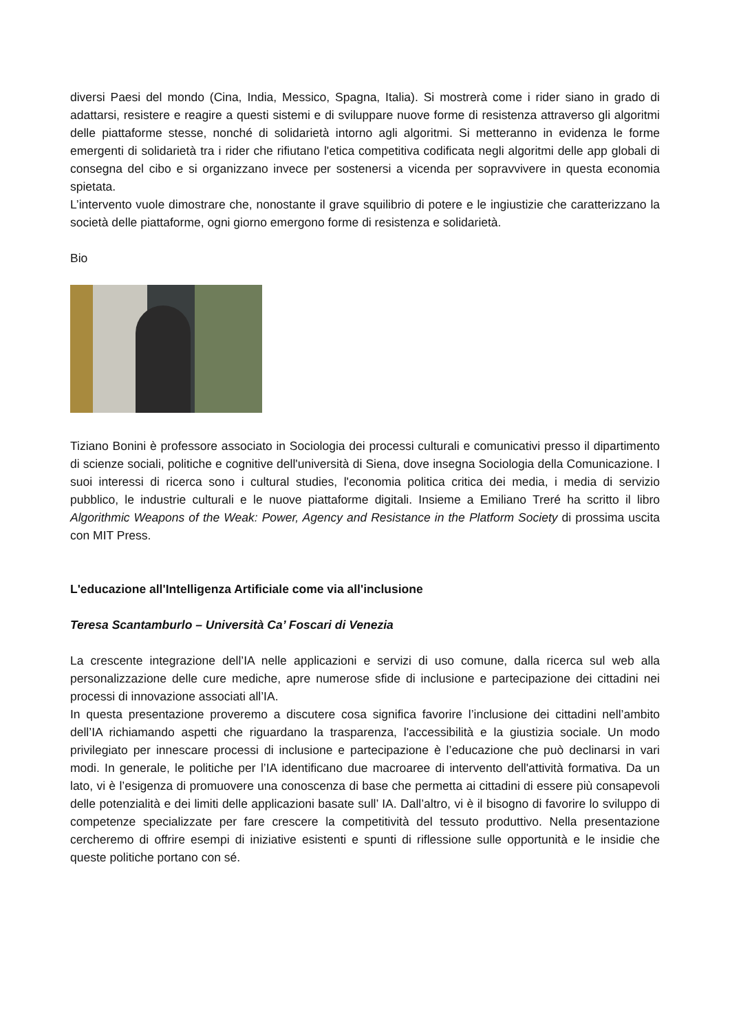diversi Paesi del mondo (Cina, India, Messico, Spagna, Italia). Si mostrerà come i rider siano in grado di adattarsi, resistere e reagire a questi sistemi e di sviluppare nuove forme di resistenza attraverso gli algoritmi delle piattaforme stesse, nonché di solidarietà intorno agli algoritmi. Si metteranno in evidenza le forme emergenti di solidarietà tra i rider che rifiutano l'etica competitiva codificata negli algoritmi delle app globali di consegna del cibo e si organizzano invece per sostenersi a vicenda per sopravvivere in questa economia spietata.
L’intervento vuole dimostrare che, nonostante il grave squilibrio di potere e le ingiustizie che caratterizzano la società delle piattaforme, ogni giorno emergono forme di resistenza e solidarietà.
Bio
Tiziano Bonini è professore associato in Sociologia dei processi culturali e comunicativi presso il dipartimento di scienze sociali, politiche e cognitive dell'università di Siena, dove insegna Sociologia della Comunicazione. I suoi interessi di ricerca sono i cultural studies, l'economia politica critica dei media, i media di servizio pubblico, le industrie culturali e le nuove piattaforme digitali. Insieme a Emiliano Treré ha scritto il libro Algorithmic Weapons of the Weak: Power, Agency and Resistance in the Platform Society di prossima uscita con MIT Press.
L'educazione all'Intelligenza Artificiale come via all'inclusione
Teresa Scantamburlo – Università Ca’ Foscari di Venezia
La crescente integrazione dell’IA nelle applicazioni e servizi di uso comune, dalla ricerca sul web alla personalizzazione delle cure mediche, apre numerose sfide di inclusione e partecipazione dei cittadini nei processi di innovazione associati all’IA.
In questa presentazione proveremo a discutere cosa significa favorire l’inclusione dei cittadini nell’ambito dell’IA richiamando aspetti che riguardano la trasparenza, l'accessibilità e la giustizia sociale. Un modo privilegiato per innescare processi di inclusione e partecipazione è l’educazione che può declinarsi in vari modi. In generale, le politiche per l’IA identificano due macroaree di intervento dell'attività formativa. Da un lato, vi è l’esigenza di promuovere una conoscenza di base che permetta ai cittadini di essere più consapevoli delle potenzialità e dei limiti delle applicazioni basate sull’ IA. Dall’altro, vi è il bisogno di favorire lo sviluppo di competenze specializzate per fare crescere la competitività del tessuto produttivo. Nella presentazione cercheremo di offrire esempi di iniziative esistenti e spunti di riflessione sulle opportunità e le insidie che queste politiche portano con sé.